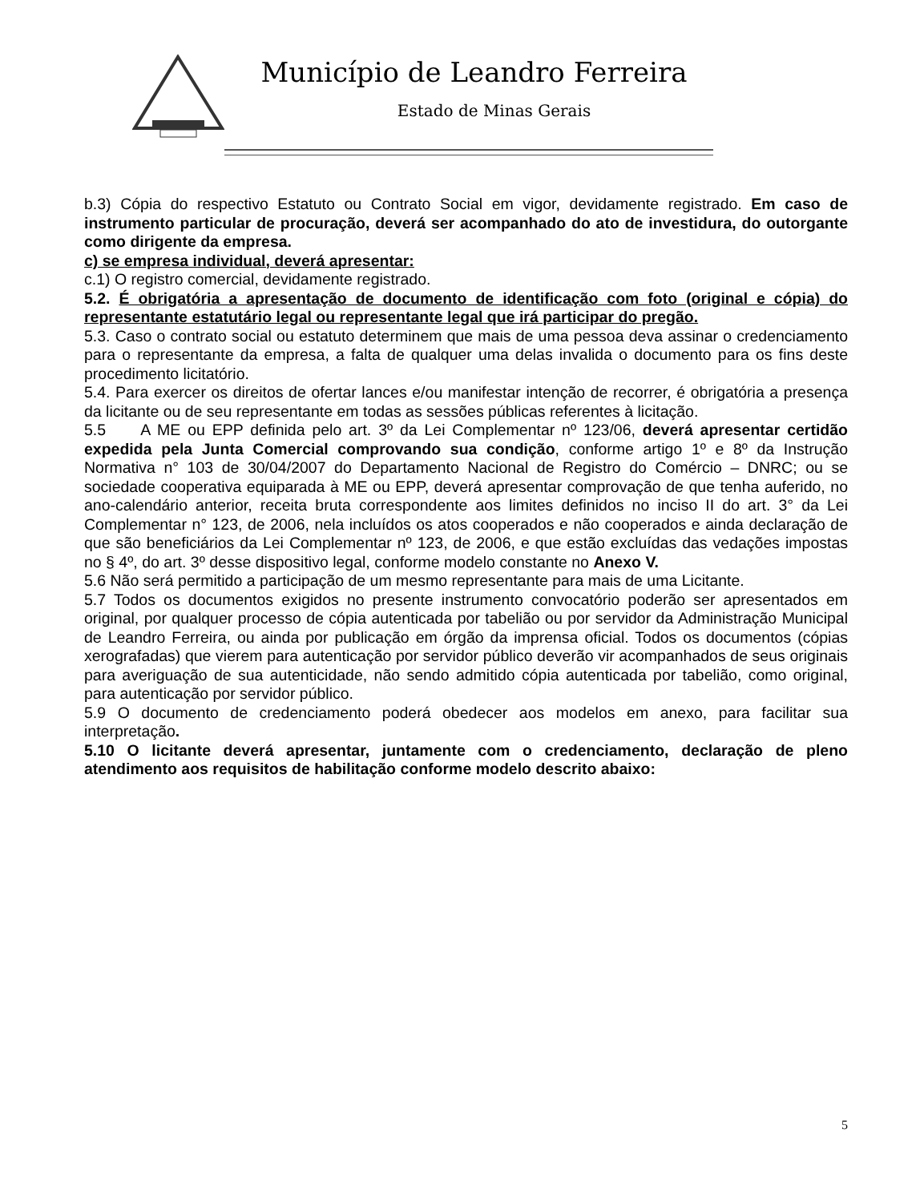Município de Leandro Ferreira
Estado de Minas Gerais
b.3) Cópia do respectivo Estatuto ou Contrato Social em vigor, devidamente registrado. Em caso de instrumento particular de procuração, deverá ser acompanhado do ato de investidura, do outorgante como dirigente da empresa.
c) se empresa individual, deverá apresentar:
c.1) O registro comercial, devidamente registrado.
5.2. É obrigatória a apresentação de documento de identificação com foto (original e cópia) do representante estatutário legal ou representante legal que irá participar do pregão.
5.3. Caso o contrato social ou estatuto determinem que mais de uma pessoa deva assinar o credenciamento para o representante da empresa, a falta de qualquer uma delas invalida o documento para os fins deste procedimento licitatório.
5.4. Para exercer os direitos de ofertar lances e/ou manifestar intenção de recorrer, é obrigatória a presença da licitante ou de seu representante em todas as sessões públicas referentes à licitação.
5.5 A ME ou EPP definida pelo art. 3º da Lei Complementar nº 123/06, deverá apresentar certidão expedida pela Junta Comercial comprovando sua condição, conforme artigo 1º e 8º da Instrução Normativa n° 103 de 30/04/2007 do Departamento Nacional de Registro do Comércio – DNRC; ou se sociedade cooperativa equiparada à ME ou EPP, deverá apresentar comprovação de que tenha auferido, no ano-calendário anterior, receita bruta correspondente aos limites definidos no inciso II do art. 3° da Lei Complementar n° 123, de 2006, nela incluídos os atos cooperados e não cooperados e ainda declaração de que são beneficiários da Lei Complementar nº 123, de 2006, e que estão excluídas das vedações impostas no § 4º, do art. 3º desse dispositivo legal, conforme modelo constante no Anexo V.
5.6 Não será permitido a participação de um mesmo representante para mais de uma Licitante.
5.7 Todos os documentos exigidos no presente instrumento convocatório poderão ser apresentados em original, por qualquer processo de cópia autenticada por tabelião ou por servidor da Administração Municipal de Leandro Ferreira, ou ainda por publicação em órgão da imprensa oficial. Todos os documentos (cópias xerografadas) que vierem para autenticação por servidor público deverão vir acompanhados de seus originais para averiguação de sua autenticidade, não sendo admitido cópia autenticada por tabelião, como original, para autenticação por servidor público.
5.9 O documento de credenciamento poderá obedecer aos modelos em anexo, para facilitar sua interpretação.
5.10 O licitante deverá apresentar, juntamente com o credenciamento, declaração de pleno atendimento aos requisitos de habilitação conforme modelo descrito abaixo:
5